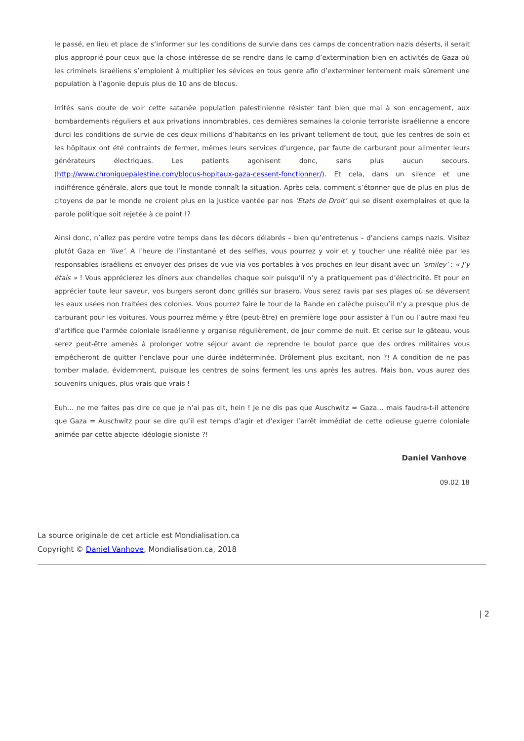le passé, en lieu et place de s’informer sur les conditions de survie dans ces camps de concentration nazis déserts, il serait plus approprié pour ceux que la chose intéresse de se rendre dans le camp d’extermination bien en activités de Gaza où les criminels israéliens s’emploient à multiplier les sévices en tous genre afin d’exterminer lentement mais sûrement une population à l’agonie depuis plus de 10 ans de blocus.
Irrités sans doute de voir cette satanée population palestinienne résister tant bien que mal à son encagement, aux bombardements réguliers et aux privations innombrables, ces dernières semaines la colonie terroriste israélienne a encore durci les conditions de survie de ces deux millions d’habitants en les privant tellement de tout, que les centres de soin et les hôpitaux ont été contraints de fermer, mêmes leurs services d’urgence, par faute de carburant pour alimenter leurs générateurs électriques. Les patients agonisent donc, sans plus aucun secours. (http://www.chroniquepalestine.com/blocus-hopitaux-gaza-cessent-fonctionner/). Et cela, dans un silence et une indifférence générale, alors que tout le monde connaît la situation. Après cela, comment s’étonner que de plus en plus de citoyens de par le monde ne croient plus en la Justice vantée par nos ‘Etats de Droit’ qui se disent exemplaires et que la parole politique soit rejetée à ce point !?
Ainsi donc, n’allez pas perdre votre temps dans les décors délabrés – bien qu’entretenus – d’anciens camps nazis. Visitez plutôt Gaza en ‘live’. A l’heure de l’instantané et des selfies, vous pourrez y voir et y toucher une réalité niée par les responsables israéliens et envoyer des prises de vue via vos portables à vos proches en leur disant avec un ‘smiley’ : « J’y étais » ! Vous apprécierez les dîners aux chandelles chaque soir puisqu’il n’y a pratiquement pas d’électricité. Et pour en apprécier toute leur saveur, vos burgers seront donc grillés sur brasero. Vous serez ravis par ses plages où se déversent les eaux usées non traitées des colonies. Vous pourrez faire le tour de la Bande en calèche puisqu’il n’y a presque plus de carburant pour les voitures. Vous pourrez même y être (peut-être) en première loge pour assister à l’un ou l’autre maxi feu d’artifice que l’armée coloniale israélienne y organise régulièrement, de jour comme de nuit. Et cerise sur le gâteau, vous serez peut-être amenés à prolonger votre séjour avant de reprendre le boulot parce que des ordres militaires vous empêcheront de quitter l’enclave pour une durée indéterminée. Drôlement plus excitant, non ?! A condition de ne pas tomber malade, évidemment, puisque les centres de soins ferment les uns après les autres. Mais bon, vous aurez des souvenirs uniques, plus vrais que vrais !
Euh… ne me faites pas dire ce que je n’ai pas dit, hein ! Je ne dis pas que Auschwitz = Gaza… mais faudra-t-il attendre que Gaza = Auschwitz pour se dire qu’il est temps d’agir et d’exiger l’arrêt immédiat de cette odieuse guerre coloniale animée par cette abjecte idéologie sioniste ?!
Daniel Vanhove
09.02.18
La source originale de cet article est Mondialisation.ca
Copyright © Daniel Vanhove, Mondialisation.ca, 2018
| 2